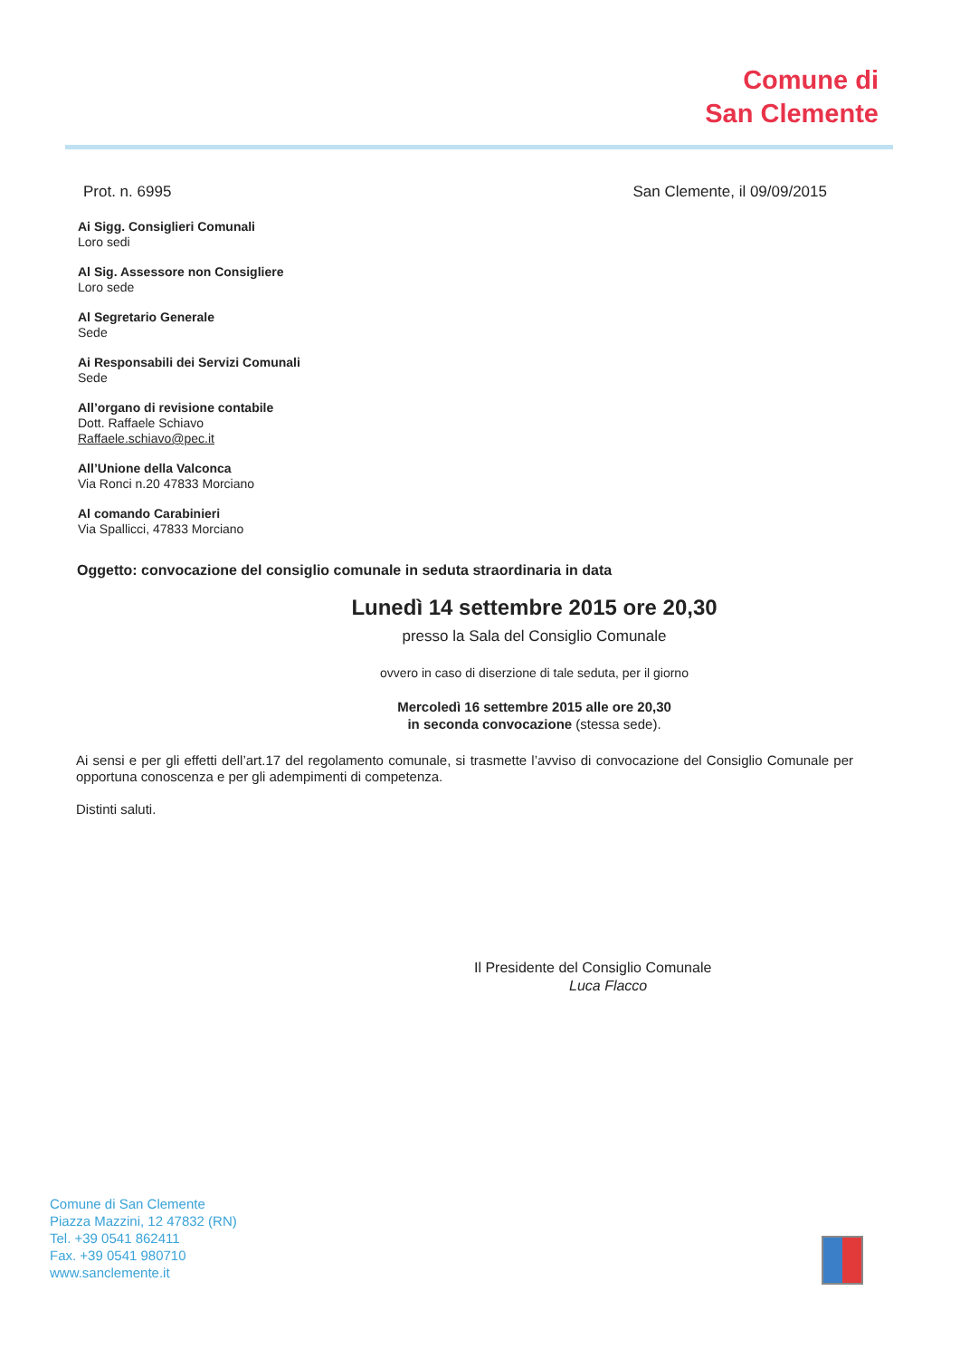Comune di
San Clemente
Prot. n. 6995 San Clemente, il 09/09/2015
Ai Sigg. Consiglieri Comunali
Loro sedi
Al Sig. Assessore non Consigliere
Loro sede
Al Segretario Generale
Sede
Ai Responsabili dei Servizi Comunali
Sede
All’organo di revisione contabile
Dott. Raffaele Schiavo
Raffaele.schiavo@pec.it
All’Unione della Valconca
Via Ronci n.20 47833 Morciano
Al comando Carabinieri
Via Spallicci, 47833 Morciano
Oggetto: convocazione del consiglio comunale in seduta straordinaria in data
Lunedì 14 settembre 2015 ore 20,30
presso la Sala del Consiglio Comunale
ovvero in caso di diserzione di tale seduta, per il giorno
Mercoledì 16 settembre 2015 alle ore 20,30
in seconda convocazione (stessa sede).
Ai sensi e per gli effetti dell’art.17 del regolamento comunale, si trasmette l’avviso di convocazione del Consiglio Comunale per opportuna conoscenza e per gli adempimenti di competenza.
Distinti saluti.
Il Presidente del Consiglio Comunale
Luca Flacco
Comune di San Clemente
Piazza Mazzini, 12 47832 (RN)
Tel. +39 0541 862411
Fax. +39 0541 980710
www.sanclemente.it